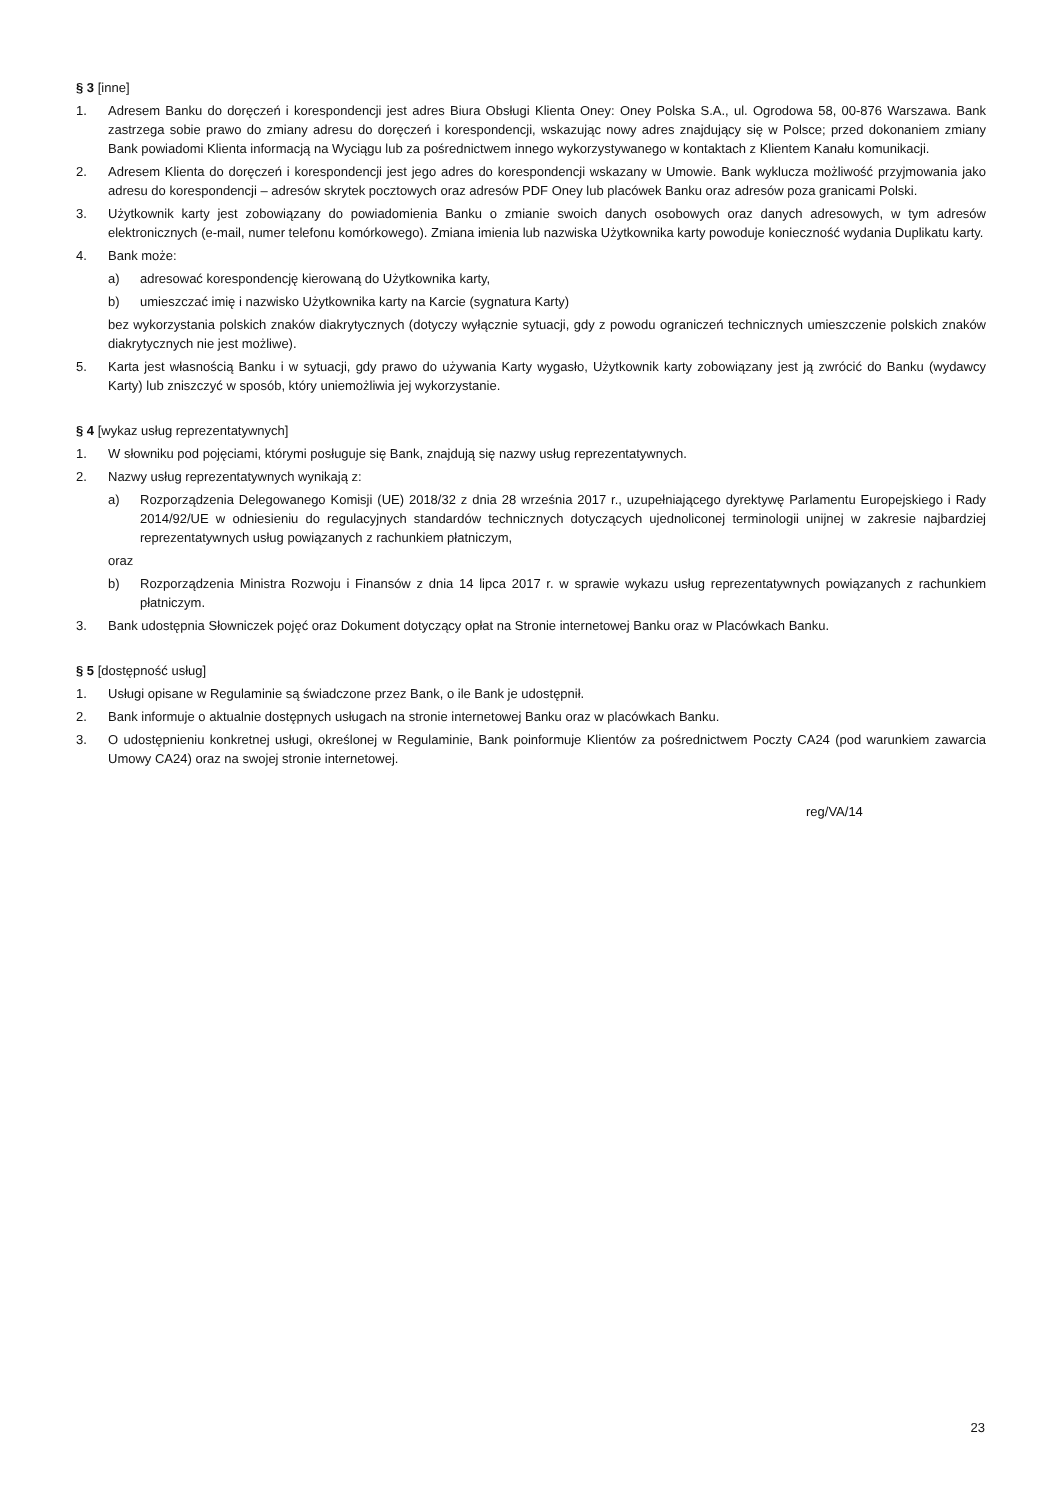§ 3 [inne]
1. Adresem Banku do doręczeń i korespondencji jest adres Biura Obsługi Klienta Oney: Oney Polska S.A., ul. Ogrodowa 58, 00-876 Warszawa. Bank zastrzega sobie prawo do zmiany adresu do doręczeń i korespondencji, wskazując nowy adres znajdujący się w Polsce; przed dokonaniem zmiany Bank powiadomi Klienta informacją na Wyciągu lub za pośrednictwem innego wykorzystywanego w kontaktach z Klientem Kanału komunikacji.
2. Adresem Klienta do doręczeń i korespondencji jest jego adres do korespondencji wskazany w Umowie. Bank wyklucza możliwość przyjmowania jako adresu do korespondencji – adresów skrytek pocztowych oraz adresów PDF Oney lub placówek Banku oraz adresów poza granicami Polski.
3. Użytkownik karty jest zobowiązany do powiadomienia Banku o zmianie swoich danych osobowych oraz danych adresowych, w tym adresów elektronicznych (e-mail, numer telefonu komórkowego). Zmiana imienia lub nazwiska Użytkownika karty powoduje konieczność wydania Duplikatu karty.
4. Bank może:
a) adresować korespondencję kierowaną do Użytkownika karty,
b) umieszczać imię i nazwisko Użytkownika karty na Karcie (sygnatura Karty)
bez wykorzystania polskich znaków diakrytycznych (dotyczy wyłącznie sytuacji, gdy z powodu ograniczeń technicznych umieszczenie polskich znaków diakrytycznych nie jest możliwe).
5. Karta jest własnością Banku i w sytuacji, gdy prawo do używania Karty wygasło, Użytkownik karty zobowiązany jest ją zwrócić do Banku (wydawcy Karty) lub zniszczyć w sposób, który uniemożliwia jej wykorzystanie.
§ 4 [wykaz usług reprezentatywnych]
1. W słowniku pod pojęciami, którymi posługuje się Bank, znajdują się nazwy usług reprezentatywnych.
2. Nazwy usług reprezentatywnych wynikają z:
a) Rozporządzenia Delegowanego Komisji (UE) 2018/32 z dnia 28 września 2017 r., uzupełniającego dyrektywę Parlamentu Europejskiego i Rady 2014/92/UE w odniesieniu do regulacyjnych standardów technicznych dotyczących ujednoliconej terminologii unijnej w zakresie najbardziej reprezentatywnych usług powiązanych z rachunkiem płatniczym,
oraz
b) Rozporządzenia Ministra Rozwoju i Finansów z dnia 14 lipca 2017 r. w sprawie wykazu usług reprezentatywnych powiązanych z rachunkiem płatniczym.
3. Bank udostępnia Słowniczek pojęć oraz Dokument dotyczący opłat na Stronie internetowej Banku oraz w Placówkach Banku.
§ 5 [dostępność usług]
1. Usługi opisane w Regulaminie są świadczone przez Bank, o ile Bank je udostępnił.
2. Bank informuje o aktualnie dostępnych usługach na stronie internetowej Banku oraz w placówkach Banku.
3. O udostępnieniu konkretnej usługi, określonej w Regulaminie, Bank poinformuje Klientów za pośrednictwem Poczty CA24 (pod warunkiem zawarcia Umowy CA24) oraz na swojej stronie internetowej.
reg/VA/14
23